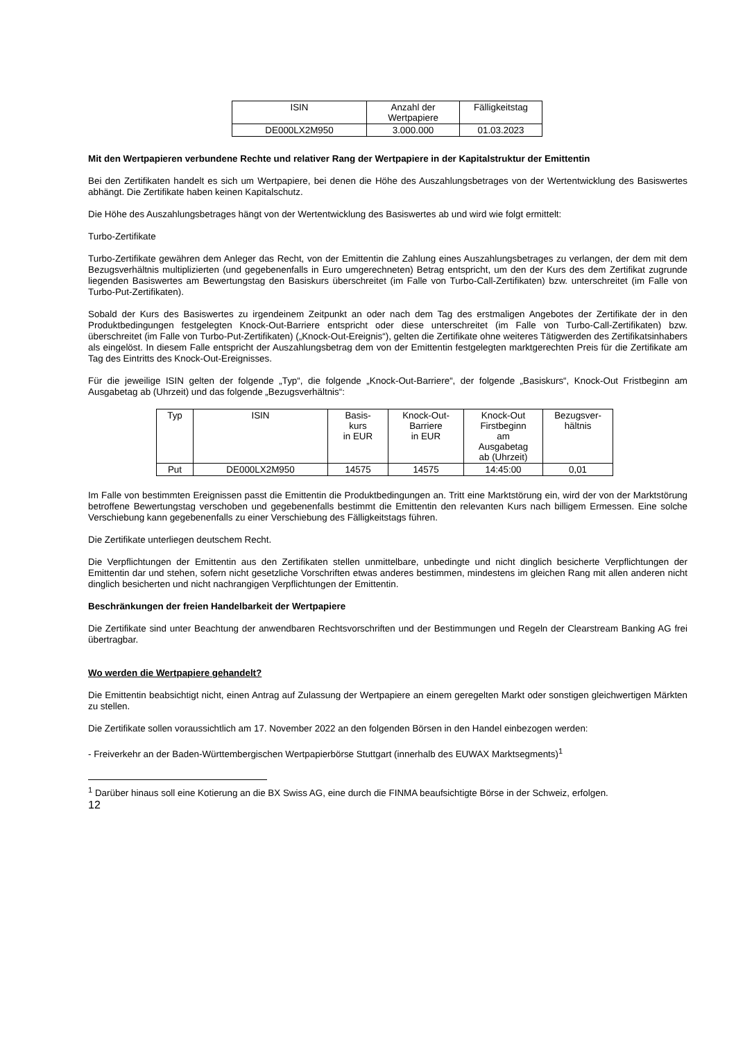| ISIN | Anzahl der Wertpapiere | Fälligkeitstag |
| --- | --- | --- |
| DE000LX2M950 | 3.000.000 | 01.03.2023 |
Mit den Wertpapieren verbundene Rechte und relativer Rang der Wertpapiere in der Kapitalstruktur der Emittentin
Bei den Zertifikaten handelt es sich um Wertpapiere, bei denen die Höhe des Auszahlungsbetrages von der Wertentwicklung des Basiswertes abhängt. Die Zertifikate haben keinen Kapitalschutz.
Die Höhe des Auszahlungsbetrages hängt von der Wertentwicklung des Basiswertes ab und wird wie folgt ermittelt:
Turbo-Zertifikate
Turbo-Zertifikate gewähren dem Anleger das Recht, von der Emittentin die Zahlung eines Auszahlungsbetrages zu verlangen, der dem mit dem Bezugsverhältnis multiplizierten (und gegebenenfalls in Euro umgerechneten) Betrag entspricht, um den der Kurs des dem Zertifikat zugrunde liegenden Basiswertes am Bewertungstag den Basiskurs überschreitet (im Falle von Turbo-Call-Zertifikaten) bzw. unterschreitet (im Falle von Turbo-Put-Zertifikaten).
Sobald der Kurs des Basiswertes zu irgendeinem Zeitpunkt an oder nach dem Tag des erstmaligen Angebotes der Zertifikate der in den Produktbedingungen festgelegten Knock-Out-Barriere entspricht oder diese unterschreitet (im Falle von Turbo-Call-Zertifikaten) bzw. überschreitet (im Falle von Turbo-Put-Zertifikaten) („Knock-Out-Ereignis“), gelten die Zertifikate ohne weiteres Tätigwerden des Zertifikatsinhabers als eingelöst. In diesem Falle entspricht der Auszahlungsbetrag dem von der Emittentin festgelegten marktgerechten Preis für die Zertifikate am Tag des Eintritts des Knock-Out-Ereignisses.
Für die jeweilige ISIN gelten der folgende „Typ“, die folgende „Knock-Out-Barriere“, der folgende „Basiskurs“, Knock-Out Fristbeginn am Ausgabetag ab (Uhrzeit) und das folgende „Bezugsverhältnis“:
| Typ | ISIN | Basis- kurs in EUR | Knock-Out- Barriere in EUR | Knock-Out Firstbeginn am Ausgabetag ab (Uhrzeit) | Bezugsver- hältnis |
| --- | --- | --- | --- | --- | --- |
| Put | DE000LX2M950 | 14575 | 14575 | 14:45:00 | 0,01 |
Im Falle von bestimmten Ereignissen passt die Emittentin die Produktbedingungen an. Tritt eine Marktstörung ein, wird der von der Marktstörung betroffene Bewertungstag verschoben und gegebenenfalls bestimmt die Emittentin den relevanten Kurs nach billigem Ermessen. Eine solche Verschiebung kann gegebenenfalls zu einer Verschiebung des Fälligkeitstags führen.
Die Zertifikate unterliegen deutschem Recht.
Die Verpflichtungen der Emittentin aus den Zertifikaten stellen unmittelbare, unbedingte und nicht dinglich besicherte Verpflichtungen der Emittentin dar und stehen, sofern nicht gesetzliche Vorschriften etwas anderes bestimmen, mindestens im gleichen Rang mit allen anderen nicht dinglich besicherten und nicht nachrangigen Verpflichtungen der Emittentin.
Beschränkungen der freien Handelbarkeit der Wertpapiere
Die Zertifikate sind unter Beachtung der anwendbaren Rechtsvorschriften und der Bestimmungen und Regeln der Clearstream Banking AG frei übertragbar.
Wo werden die Wertpapiere gehandelt?
Die Emittentin beabsichtigt nicht, einen Antrag auf Zulassung der Wertpapiere an einem geregelten Markt oder sonstigen gleichwertigen Märkten zu stellen.
Die Zertifikate sollen voraussichtlich am 17. November 2022 an den folgenden Börsen in den Handel einbezogen werden:
- Freiverkehr an der Baden-Württembergischen Wertpapierbörse Stuttgart (innerhalb des EUWAX Marktsegments)<sup>1</sup>
<sup>1</sup> Darüber hinaus soll eine Kotierung an die BX Swiss AG, eine durch die FINMA beaufsichtigte Börse in der Schweiz, erfolgen.
12